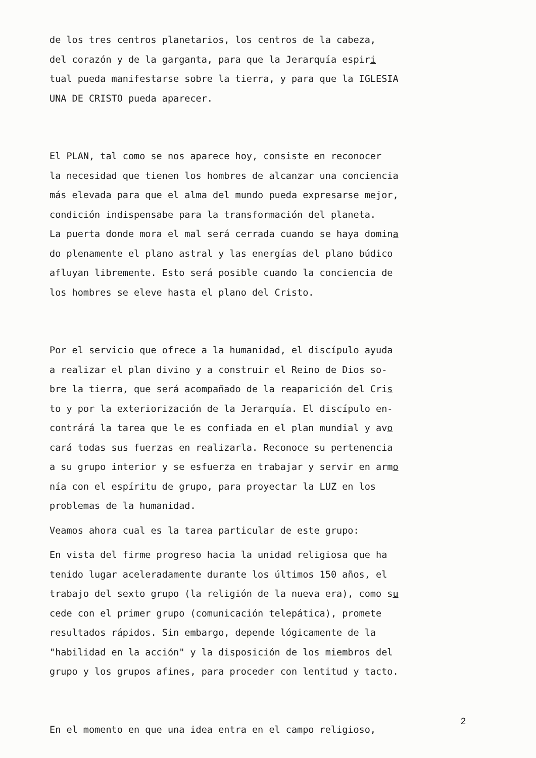de los tres centros planetarios, los centros de la cabeza,
del corazón y de la garganta, para que la Jerarquía espiri
tual pueda manifestarse sobre la tierra, y para que la IGLESIA
UNA DE CRISTO pueda aparecer.
El PLAN, tal como se nos aparece hoy, consiste en reconocer
la necesidad que tienen los hombres de alcanzar una conciencia
más elevada para que el alma del mundo pueda expresarse mejor,
condición indispensabe para la transformación del planeta.
La puerta donde mora el mal será cerrada cuando se haya domina
do plenamente el plano astral y las energías del plano búdico
afluyan libremente. Esto será posible cuando la conciencia de
los hombres se eleve hasta el plano del Cristo.
Por el servicio que ofrece a la humanidad, el discípulo ayuda
a realizar el plan divino y a construir el Reino de Dios so-
bre la tierra, que será acompañado de la reaparición del Cris
to y por la exteriorización de la Jerarquía. El discípulo en-
contrárá la tarea que le es confiada en el plan mundial y avo
cará todas sus fuerzas en realizarla. Reconoce su pertenencia
a su grupo interior y se esfuerza en trabajar y servir en armo
nía con el espíritu de grupo, para proyectar la LUZ en los
problemas de la humanidad.
Veamos ahora cual es la tarea particular de este grupo:
En vista del firme progreso hacia la unidad religiosa que ha
tenido lugar aceleradamente durante los últimos 150 años, el
trabajo del sexto grupo (la religión de la nueva era), como su
cede con el primer grupo (comunicación telepática), promete
resultados rápidos. Sin embargo, depende lógicamente de la
"habilidad en la acción" y la disposición de los miembros del
grupo y los grupos afines, para proceder con lentitud y tacto.
En el momento en que una idea entra en el campo religioso,
2